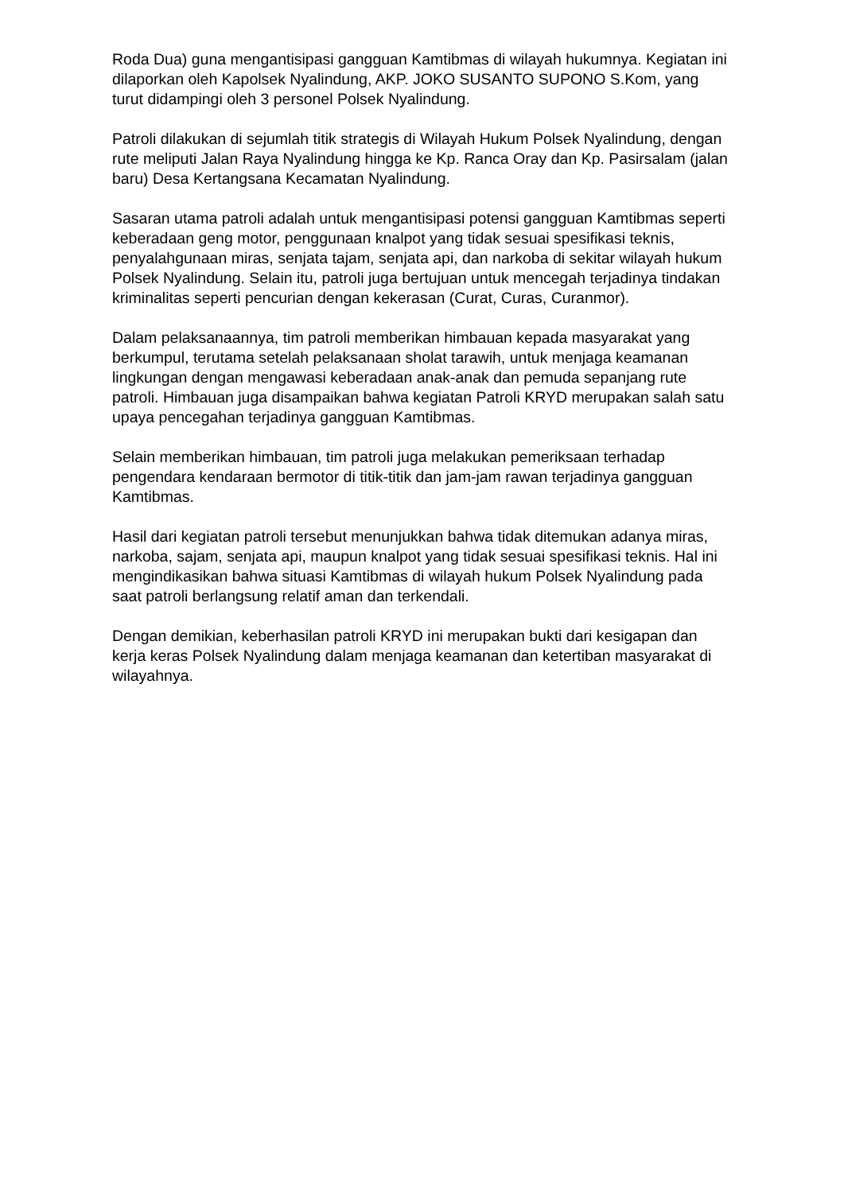Roda Dua) guna mengantisipasi gangguan Kamtibmas di wilayah hukumnya. Kegiatan ini dilaporkan oleh Kapolsek Nyalindung, AKP. JOKO SUSANTO SUPONO S.Kom, yang turut didampingi oleh 3 personel Polsek Nyalindung.
Patroli dilakukan di sejumlah titik strategis di Wilayah Hukum Polsek Nyalindung, dengan rute meliputi Jalan Raya Nyalindung hingga ke Kp. Ranca Oray dan Kp. Pasirsalam (jalan baru) Desa Kertangsana Kecamatan Nyalindung.
Sasaran utama patroli adalah untuk mengantisipasi potensi gangguan Kamtibmas seperti keberadaan geng motor, penggunaan knalpot yang tidak sesuai spesifikasi teknis, penyalahgunaan miras, senjata tajam, senjata api, dan narkoba di sekitar wilayah hukum Polsek Nyalindung. Selain itu, patroli juga bertujuan untuk mencegah terjadinya tindakan kriminalitas seperti pencurian dengan kekerasan (Curat, Curas, Curanmor).
Dalam pelaksanaannya, tim patroli memberikan himbauan kepada masyarakat yang berkumpul, terutama setelah pelaksanaan sholat tarawih, untuk menjaga keamanan lingkungan dengan mengawasi keberadaan anak-anak dan pemuda sepanjang rute patroli. Himbauan juga disampaikan bahwa kegiatan Patroli KRYD merupakan salah satu upaya pencegahan terjadinya gangguan Kamtibmas.
Selain memberikan himbauan, tim patroli juga melakukan pemeriksaan terhadap pengendara kendaraan bermotor di titik-titik dan jam-jam rawan terjadinya gangguan Kamtibmas.
Hasil dari kegiatan patroli tersebut menunjukkan bahwa tidak ditemukan adanya miras, narkoba, sajam, senjata api, maupun knalpot yang tidak sesuai spesifikasi teknis. Hal ini mengindikasikan bahwa situasi Kamtibmas di wilayah hukum Polsek Nyalindung pada saat patroli berlangsung relatif aman dan terkendali.
Dengan demikian, keberhasilan patroli KRYD ini merupakan bukti dari kesigapan dan kerja keras Polsek Nyalindung dalam menjaga keamanan dan ketertiban masyarakat di wilayahnya.